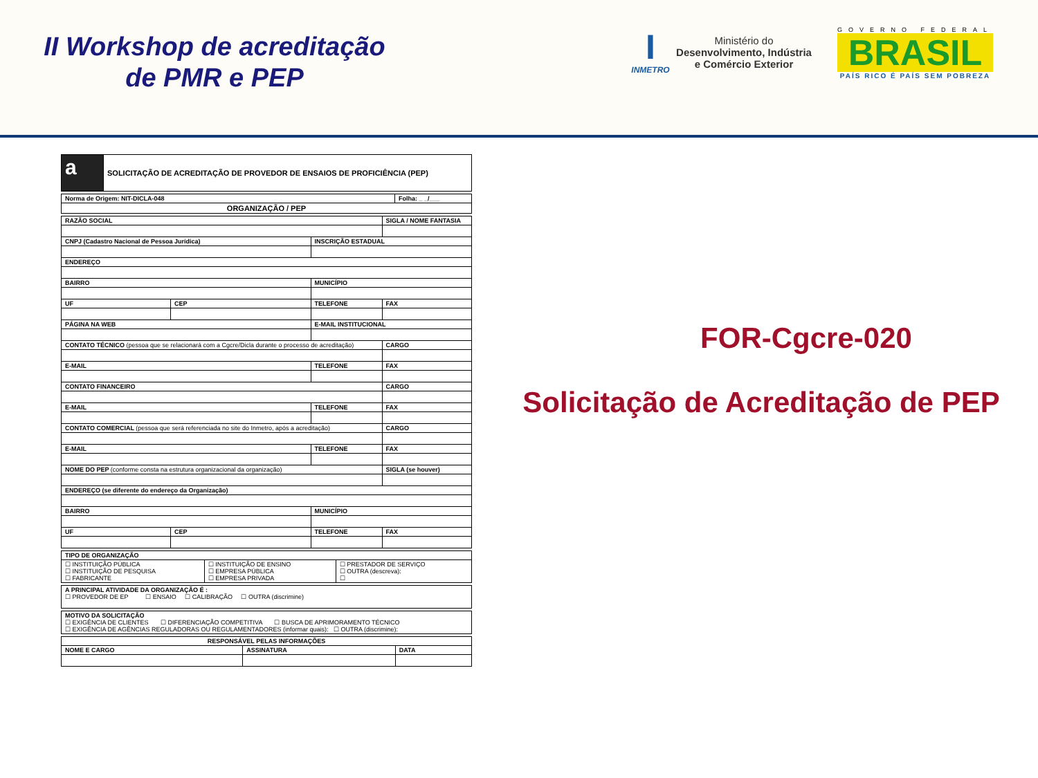II Workshop de acreditação
de PMR e PEP
I
INMETRO
Ministério do
Desenvolvimento, Indústria
e Comércio Exterior
GOVERNO FEDERAL
BRASIL
PAÍS RICO É PAÍS SEM POBREZA
| a | SOLICITAÇÃO DE ACREDITAÇÃO DE PROVEDOR DE ENSAIOS DE PROFICIÊNCIA (PEP) |
| Norma de Origem: NIT-DICLA-048 | Folha: _ _/___ |
| ORGANIZAÇÃO / PEP | |
| RAZÃO SOCIAL | | | SIGLA / NOME FANTASIA |
| CNPJ (Cadastro Nacional de Pessoa Jurídica) | | INSCRIÇÃO ESTADUAL | |
| ENDEREÇO | | | |
| BAIRRO | | MUNICÍPIO | |
| UF | CEP | TELEFONE | FAX |
| PÁGINA NA WEB | | E-MAIL INSTITUCIONAL | |
| CONTATO TÉCNICO (pessoa que se relacionará com a Cgcre/Dicla durante o processo de acreditação) | | | CARGO |
| E-MAIL | | TELEFONE | FAX |
| CONTATO FINANCEIRO | | | CARGO |
| E-MAIL | | TELEFONE | FAX |
| CONTATO COMERCIAL (pessoa que será referenciada no site do Inmetro, após a acreditação) | | | CARGO |
| E-MAIL | | TELEFONE | FAX |
| NOME DO PEP (conforme consta na estrutura organizacional da organização) | | | SIGLA (se houver) |
| ENDEREÇO (se diferente do endereço da Organização) | | | |
| BAIRRO | | MUNICÍPIO | |
| UF | CEP | TELEFONE | FAX |
| TIPO DE ORGANIZAÇÃO | | |
| ☐ INSTITUIÇÃO PÚBLICA ☐ INSTITUIÇÃO DE PESQUISA ☐ FABRICANTE | ☐ INSTITUIÇÃO DE ENSINO ☐ EMPRESA PÚBLICA ☐ EMPRESA PRIVADA | ☐ PRESTADOR DE SERVIÇO ☐ OUTRA (descreva): ☐ |
| A PRINCIPAL ATIVIDADE DA ORGANIZAÇÃO É : ☐ PROVEDOR DE EP ☐ ENSAIO ☐ CALIBRAÇÃO ☐ OUTRA (discrimine) |
| MOTIVO DA SOLICITAÇÃO ☐ EXIGÊNCIA DE CLIENTES ☐ DIFERENCIAÇÃO COMPETITIVA ☐ BUSCA DE APRIMORAMENTO TÉCNICO ☐ EXIGÊNCIA DE AGÊNCIAS REGULADORAS OU REGULAMENTADORES (informar quais): ☐ OUTRA (discrimine): |
| RESPONSÁVEL PELAS INFORMAÇÕES | | |
| NOME E CARGO | ASSINATURA | DATA |
FOR-Cgcre-020
Solicitação de Acreditação de PEP